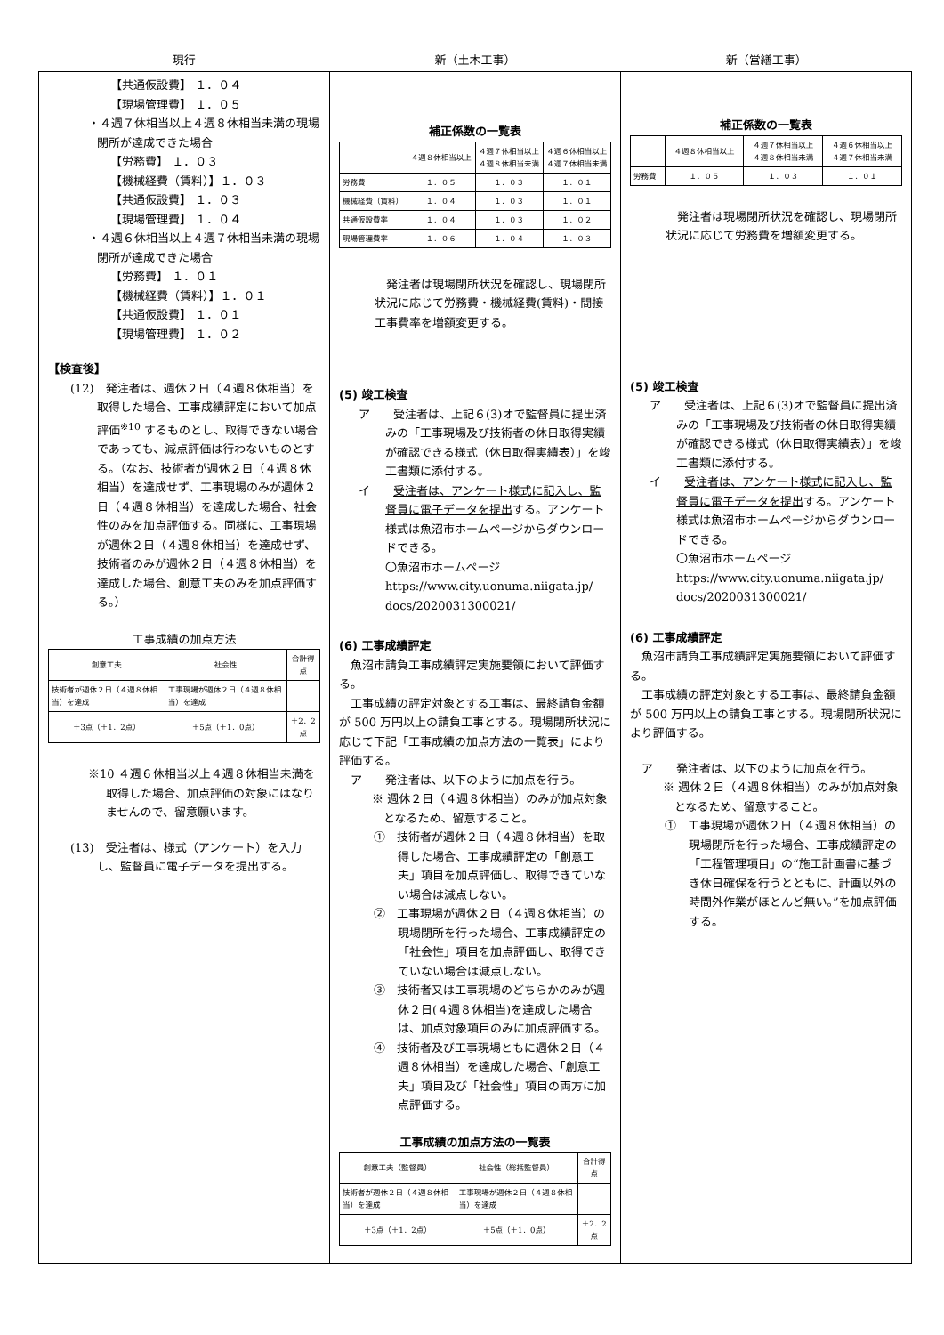現行 新（土木工事） 新（営繕工事）
【共通仮設費】 １．０４
【現場管理費】 １．０５
・４週７休相当以上４週８休相当未満の現場閉所が達成できた場合
【労務費】 １．０３
【機械経費（賃料）】１．０３
【共通仮設費】 １．０３
【現場管理費】 １．０４
・４週６休相当以上４週７休相当未満の現場閉所が達成できた場合
【労務費】 １．０１
【機械経費（賃料）】１．０１
【共通仮設費】 １．０１
【現場管理費】 １．０２
【検査後】
(12)　発注者は、週休２日（４週８休相当）を取得した場合、工事成績評定において加点評価<sup>※10</sup> するものとし、取得できない場合であっても、減点評価は行わないものとする。（なお、技術者が週休２日（４週８休相当）を達成せず、工事現場のみが週休２日（４週８休相当）を達成した場合、社会性のみを加点評価する。同様に、工事現場が週休２日（４週８休相当）を達成せず、技術者のみが週休２日（４週８休相当）を達成した場合、創意工夫のみを加点評価する。）
工事成績の加点方法
| 創意工夫 | 社会性 | 合計得点 |
| --- | --- | --- |
| 技術者が週休２日（４週８休相当）を達成 | 工事現場が週休２日（４週８休相当）を達成 | |
| ＋3点（＋1．2点） | ＋5点（＋1．0点） | ＋2．2点 |
※10 ４週６休相当以上４週８休相当未満を取得した場合、加点評価の対象にはなりませんので、留意願います。
(13)　受注者は、様式（アンケート）を入力し、監督員に電子データを提出する。
補正係数の一覧表
| | ４週８休相当以上 | ４週７休相当以上 ４週８休相当未満 | ４週６休相当以上 ４週７休相当未満 |
| --- | --- | --- | --- |
| 労務費 | １．０５ | １．０３ | １．０１ |
| 機械経費（賃料） | １．０４ | １．０３ | １．０１ |
| 共通仮設費率 | １．０４ | １．０３ | １．０２ |
| 現場管理費率 | １．０６ | １．０４ | １．０３ |
発注者は現場閉所状況を確認し、現場閉所状況に応じて労務費・機械経費(賃料)・間接工事費率を増額変更する。
(5) 竣工検査
ア　　受注者は、上記６(3)オで監督員に提出済みの「工事現場及び技術者の休日取得実績が確認できる様式（休日取得実績表）」を竣工書類に添付する。
イ　　受注者は、アンケート様式に記入し、監督員に電子データを提出する。アンケート様式は魚沼市ホームページからダウンロードできる。
〇魚沼市ホームページ
https://www.city.uonuma.niigata.jp/
docs/2020031300021/
(6) 工事成績評定
魚沼市請負工事成績評定実施要領において評価する。
工事成績の評定対象とする工事は、最終請負金額が 500 万円以上の請負工事とする。現場閉所状況に応じて下記「工事成績の加点方法の一覧表」により評価する。
ア　　発注者は、以下のように加点を行う。
※ 週休２日（４週８休相当）のみが加点対象となるため、留意すること。
①　技術者が週休２日（４週８休相当）を取得した場合、工事成績評定の「創意工夫」項目を加点評価し、取得できていない場合は減点しない。
②　工事現場が週休２日（４週８休相当）の現場閉所を行った場合、工事成績評定の「社会性」項目を加点評価し、取得できていない場合は減点しない。
③　技術者又は工事現場のどちらかのみが週休２日(４週８休相当)を達成した場合は、加点対象項目のみに加点評価する。
④　技術者及び工事現場ともに週休２日（４週８休相当）を達成した場合、「創意工夫」項目及び「社会性」項目の両方に加点評価する。
工事成績の加点方法の一覧表
| 創意工夫（監督員） | 社会性（総括監督員） | 合計得点 |
| --- | --- | --- |
| 技術者が週休２日（４週８休相当）を達成 | 工事現場が週休２日（４週８休相当）を達成 | |
| ＋3点（＋1．2点） | ＋5点（＋1．0点） | ＋2．2点 |
補正係数の一覧表
| | ４週８休相当以上 | ４週７休相当以上 ４週８休相当未満 | ４週６休相当以上 ４週７休相当未満 |
| --- | --- | --- | --- |
| 労務費 | １．０５ | １．０３ | １．０１ |
発注者は現場閉所状況を確認し、現場閉所状況に応じて労務費を増額変更する。
(5) 竣工検査
ア　　受注者は、上記６(3)オで監督員に提出済みの「工事現場及び技術者の休日取得実績が確認できる様式（休日取得実績表）」を竣工書類に添付する。
イ　　受注者は、アンケート様式に記入し、監督員に電子データを提出する。アンケート様式は魚沼市ホームページからダウンロードできる。
〇魚沼市ホームページ
https://www.city.uonuma.niigata.jp/
docs/2020031300021/
(6) 工事成績評定
魚沼市請負工事成績評定実施要領において評価する。
工事成績の評定対象とする工事は、最終請負金額が 500 万円以上の請負工事とする。現場閉所状況により評価する。
ア　　発注者は、以下のように加点を行う。
※ 週休２日（４週８休相当）のみが加点対象となるため、留意すること。
①　工事現場が週休２日（４週８休相当）の現場閉所を行った場合、工事成績評定の「工程管理項目」の“施工計画書に基づき休日確保を行うとともに、計画以外の時間外作業がほとんど無い。”を加点評価する。